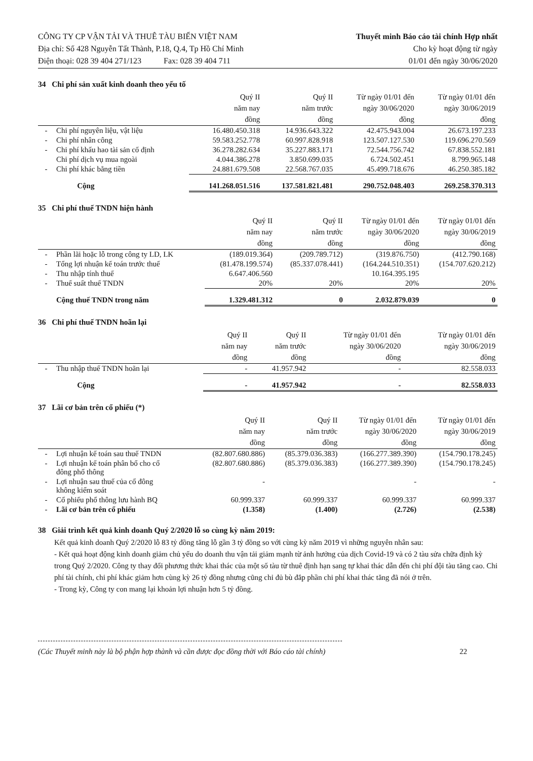CÔNG TY CP VẬN TẢI VÀ THUÊ TÀU BIỂN VIỆT NAM
Địa chỉ: Số 428 Nguyễn Tất Thành, P.18, Q.4, Tp Hồ Chí Minh
Điện thoại: 028 39 404 271/123 Fax: 028 39 404 711
Thuyết minh Báo cáo tài chính Hợp nhất
Cho kỳ hoạt động từ ngày
01/01 đến ngày 30/06/2020
34 Chi phí sản xuất kinh doanh theo yếu tố
| | | Quý II năm nay đồng | Quý II năm trước đồng | Từ ngày 01/01 đến ngày 30/06/2020 đồng | Từ ngày 01/01 đến ngày 30/06/2019 đồng |
| --- | --- | --- | --- | --- | --- |
| - | Chi phí nguyên liệu, vật liệu | 16.480.450.318 | 14.936.643.322 | 42.475.943.004 | 26.673.197.233 |
| - | Chi phí nhân công | 59.583.252.778 | 60.997.828.918 | 123.507.127.530 | 119.696.270.569 |
| - | Chi phí khấu hao tài sản cố định | 36.278.282.634 | 35.227.883.171 | 72.544.756.742 | 67.838.552.181 |
| | Chi phí dịch vụ mua ngoài | 4.044.386.278 | 3.850.699.035 | 6.724.502.451 | 8.799.965.148 |
| - | Chi phí khác bằng tiền | 24.881.679.508 | 22.568.767.035 | 45.499.718.676 | 46.250.385.182 |
| | Cộng | 141.268.051.516 | 137.581.821.481 | 290.752.048.403 | 269.258.370.313 |
35 Chi phí thuế TNDN hiện hành
| | | Quý II năm nay đồng | Quý II năm trước đồng | Từ ngày 01/01 đến ngày 30/06/2020 đồng | Từ ngày 01/01 đến ngày 30/06/2019 đồng |
| --- | --- | --- | --- | --- | --- |
| - | Phần lãi hoặc lỗ trong công ty LD, LK | (189.019.364) | (209.789.712) | (319.876.750) | (412.790.168) |
| - | Tổng lợi nhuận kế toán trước thuế | (81.478.199.574) | (85.337.078.441) | (164.244.510.351) | (154.707.620.212) |
| - | Thu nhập tính thuế | 6.647.406.560 | | 10.164.395.195 | |
| - | Thuế suất thuế TNDN | 20% | 20% | 20% | 20% |
| | Cộng thuế TNDN trong năm | 1.329.481.312 | 0 | 2.032.879.039 | 0 |
36 Chi phí thuế TNDN hoãn lại
| | | Quý II năm nay đồng | Quý II năm trước đồng | Từ ngày 01/01 đến ngày 30/06/2020 đồng | Từ ngày 01/01 đến ngày 30/06/2019 đồng |
| --- | --- | --- | --- | --- | --- |
| - | Thu nhập thuế TNDN hoãn lại | - | 41.957.942 | - | 82.558.033 |
| | Cộng | - | 41.957.942 | - | 82.558.033 |
37 Lãi cơ bản trên cổ phiếu (*)
| | | Quý II năm nay đồng | Quý II năm trước đồng | Từ ngày 01/01 đến ngày 30/06/2020 đồng | Từ ngày 01/01 đến ngày 30/06/2019 đồng |
| --- | --- | --- | --- | --- | --- |
| - | Lợi nhuận kế toán sau thuế TNDN | (82.807.680.886) | (85.379.036.383) | (166.277.389.390) | (154.790.178.245) |
| - | Lợi nhuận kế toán phân bổ cho cổ đông phổ thông | (82.807.680.886) | (85.379.036.383) | (166.277.389.390) | (154.790.178.245) |
| - | Lợi nhuận sau thuế của cổ đông không kiểm soát | - | | - | - |
| - | Cổ phiếu phổ thông lưu hành BQ | 60.999.337 | 60.999.337 | 60.999.337 | 60.999.337 |
| - | Lãi cơ bản trên cổ phiếu | (1.358) | (1.400) | (2.726) | (2.538) |
38 Giải trình kết quả kinh doanh Quý 2/2020 lỗ so cùng kỳ năm 2019:
Kết quả kinh doanh Quý 2/2020 lỗ 83 tỷ đồng tăng lỗ gần 3 tỷ đồng so với cùng kỳ năm 2019 vì những nguyên nhân sau:
- Kết quả hoạt động kinh doanh giảm chủ yếu do doanh thu vận tải giảm mạnh từ ảnh hưởng của dịch Covid-19 và có 2 tàu sửa chữa định kỳ trong Quý 2/2020. Công ty thay đổi phương thức khai thác của một số tàu từ thuê định hạn sang tự khai thác dẫn đến chi phí đội tàu tăng cao. Chi phí tài chính, chi phí khác giảm hơn cùng kỳ 26 tỷ đồng nhưng cũng chỉ đủ bù đắp phần chi phí khai thác tăng đã nói ở trên.
- Trong kỳ, Công ty con mang lại khoản lợi nhuận hơn 5 tỷ đồng.
(Các Thuyết minh này là bộ phận hợp thành và cần được đọc đồng thời với Báo cáo tài chính) 22